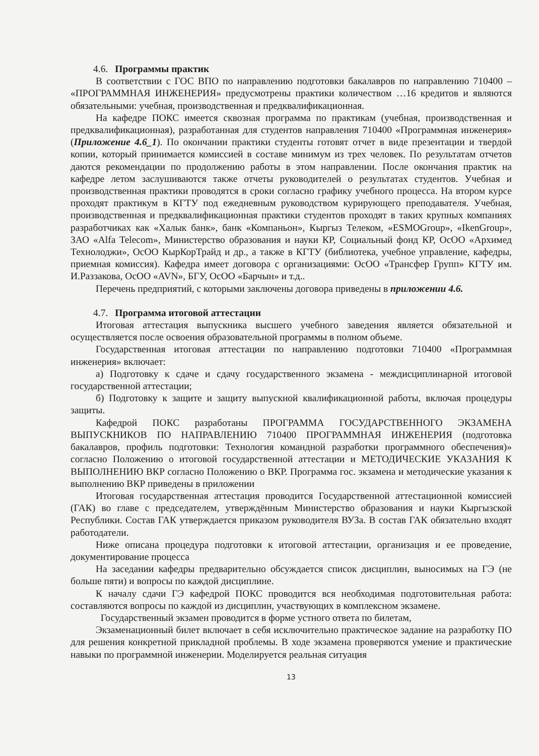4.6. Программы практик
В соответствии с ГОС ВПО по направлению подготовки бакалавров по направлению 710400 – «ПРОГРАММНАЯ ИНЖЕНЕРИЯ» предусмотрены практики количеством …16 кредитов и являются обязательными: учебная, производственная и предквалификационная.
На кафедре ПОКС имеется сквозная программа по практикам (учебная, производственная и предквалификационная), разработанная для студентов направления 710400 «Программная инженерия» (Приложение 4.6_1). По окончании практики студенты готовят отчет в виде презентации и твердой копии, который принимается комиссией в составе минимум из трех человек. По результатам отчетов даются рекомендации по продолжению работы в этом направлении. После окончания практик на кафедре летом заслушиваются также отчеты руководителей о результатах студентов. Учебная и производственная практики проводятся в сроки согласно графику учебного процесса. На втором курсе проходят практикум в КГТУ под ежедневным руководством курирующего преподавателя. Учебная, производственная и предквалификационная практики студентов проходят в таких крупных компаниях разработчиках как «Халык банк», банк «Компаньон», Кыргыз Телеком, «ESMOGroup», «IkenGroup», ЗАО «Alfa Telecom», Министерство образования и науки КР, Социальный фонд КР, ОсОО «Архимед Технолоджи», ОсОО КырКорТрайд и др., а также в КГТУ (библиотека, учебное управление, кафедры, приемная комиссия). Кафедра имеет договора с организациями: ОсОО «Трансфер Групп» КГТУ им. И.Раззакова, ОсОО «AVN», БГУ, ОсОО «Барчын» и т.д..
Перечень предприятий, с которыми заключены договора приведены в приложении 4.6.
4.7. Программа итоговой аттестации
Итоговая аттестация выпускника высшего учебного заведения является обязательной и осуществляется после освоения образовательной программы в полном объеме.
Государственная итоговая аттестации по направлению подготовки 710400 «Программная инженерия» включает:
а) Подготовку к сдаче и сдачу государственного экзамена - междисциплинарной итоговой государственной аттестации;
б) Подготовку к защите и защиту выпускной квалификационной работы, включая процедуры защиты.
Кафедрой ПОКС разработаны ПРОГРАММА ГОСУДАРСТВЕННОГО ЭКЗАМЕНА ВЫПУСКНИКОВ ПО НАПРАВЛЕНИЮ 710400 ПРОГРАММНАЯ ИНЖЕНЕРИЯ (подготовка бакалавров, профиль подготовки: Технология командной разработки программного обеспечения)» согласно Положению о итоговой государственной аттестации и МЕТОДИЧЕСКИЕ УКАЗАНИЯ К ВЫПОЛНЕНИЮ ВКР согласно Положению о ВКР. Программа гос. экзамена и методические указания к выполнению ВКР приведены в приложении
Итоговая государственная аттестация проводится Государственной аттестационной комиссией (ГАК) во главе с председателем, утверждённым Министерство образования и науки Кыргызской Республики. Состав ГАК утверждается приказом руководителя ВУЗа. В состав ГАК обязательно входят работодатели.
Ниже описана процедура подготовки к итоговой аттестации, организация и ее проведение, документирование процесса
На заседании кафедры предварительно обсуждается список дисциплин, выносимых на ГЭ (не больше пяти) и вопросы по каждой дисциплине.
К началу сдачи ГЭ кафедрой ПОКС проводится вся необходимая подготовительная работа: составляются вопросы по каждой из дисциплин, участвующих в комплексном экзамене.
Государственный экзамен проводится в форме устного ответа по билетам,
Экзаменационный билет включает в себя исключительно практическое задание на разработку ПО для решения конкретной прикладной проблемы. В ходе экзамена проверяются умение и практические навыки по программной инженерии. Моделируется реальная ситуация
13